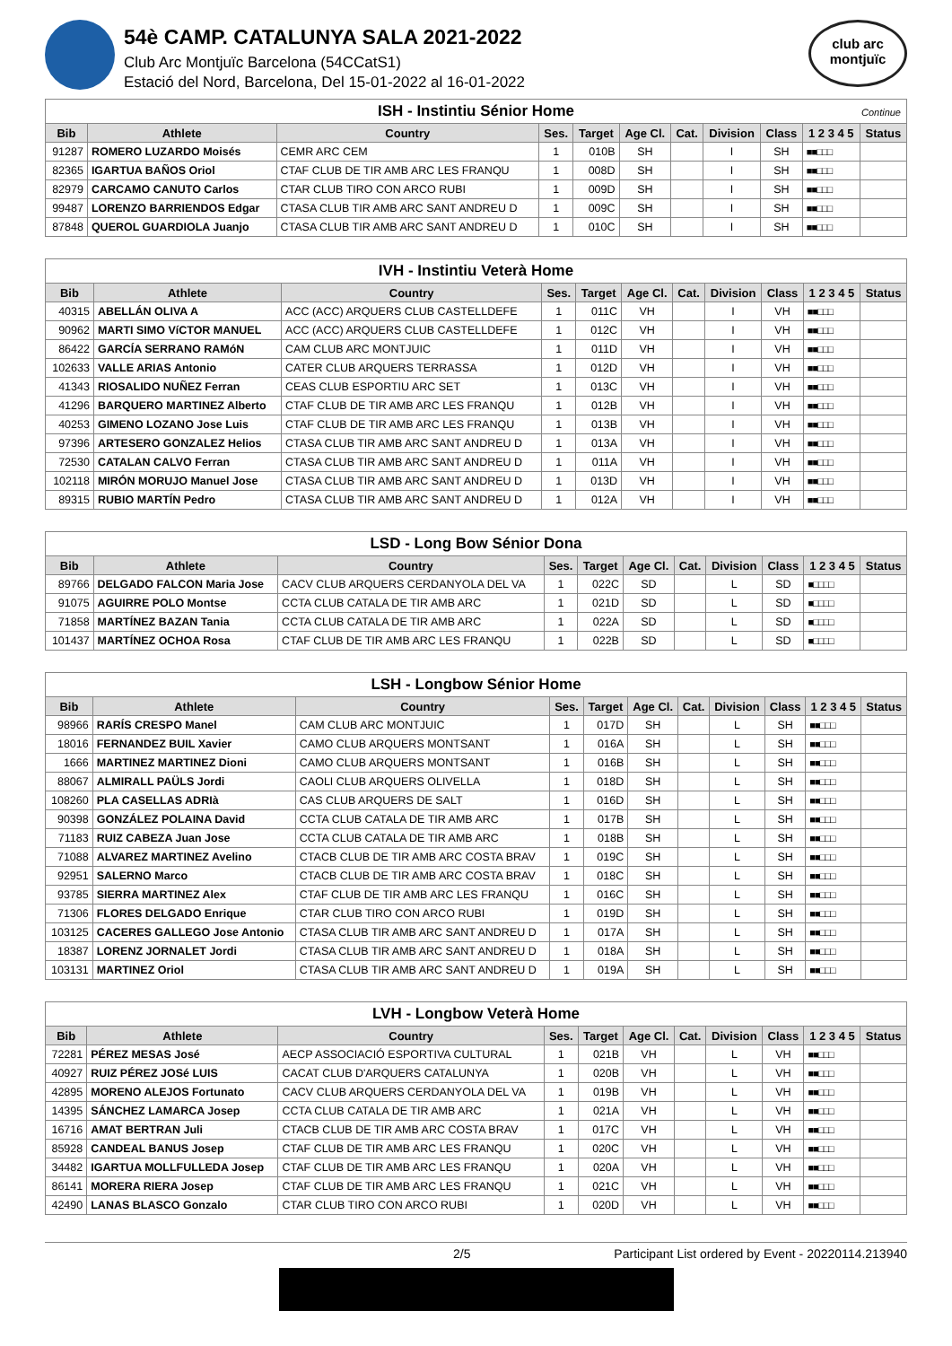54è CAMP. CATALUNYA SALA 2021-2022
Club Arc Montjuïc Barcelona (54CCatS1)
Estació del Nord, Barcelona, Del 15-01-2022 al 16-01-2022
club arc
montjuïc
| ISH - Instintiu Sénior Home Continue | | | | | | | | | | |
| --- | --- | --- | --- | --- | --- | --- | --- | --- | --- | --- |
| Bib | Athlete | Country | Ses. | Target | Age Cl. | Cat. | Division | Class | 1 2 3 4 5 | Status |
| 91287 | ROMERO LUZARDO Moisés | CEMR ARC CEM | 1 | 010B | SH | | I | SH | ■■□□□ | |
| 82365 | IGARTUA BAÑOS Oriol | CTAF CLUB DE TIR AMB ARC LES FRANQU | 1 | 008D | SH | | I | SH | ■■□□□ | |
| 82979 | CARCAMO CANUTO Carlos | CTAR CLUB TIRO CON ARCO RUBI | 1 | 009D | SH | | I | SH | ■■□□□ | |
| 99487 | LORENZO BARRIENDOS Edgar | CTASA CLUB TIR AMB ARC SANT ANDREU D | 1 | 009C | SH | | I | SH | ■■□□□ | |
| 87848 | QUEROL GUARDIOLA Juanjo | CTASA CLUB TIR AMB ARC SANT ANDREU D | 1 | 010C | SH | | I | SH | ■■□□□ | |
| IVH - Instintiu Veterà Home | | | | | | | | | | |
| --- | --- | --- | --- | --- | --- | --- | --- | --- | --- | --- |
| Bib | Athlete | Country | Ses. | Target | Age Cl. | Cat. | Division | Class | 1 2 3 4 5 | Status |
| 40315 | ABELLÁN OLIVA A | ACC (ACC) ARQUERS CLUB CASTELLDEFE | 1 | 011C | VH | | I | VH | ■■□□□ | |
| 90962 | MARTI SIMO VíCTOR MANUEL | ACC (ACC) ARQUERS CLUB CASTELLDEFE | 1 | 012C | VH | | I | VH | ■■□□□ | |
| 86422 | GARCÍA SERRANO RAMóN | CAM CLUB ARC MONTJUIC | 1 | 011D | VH | | I | VH | ■■□□□ | |
| 102633 | VALLE ARIAS Antonio | CATER CLUB ARQUERS TERRASSA | 1 | 012D | VH | | I | VH | ■■□□□ | |
| 41343 | RIOSALIDO NUÑEZ Ferran | CEAS CLUB ESPORTIU ARC SET | 1 | 013C | VH | | I | VH | ■■□□□ | |
| 41296 | BARQUERO MARTINEZ Alberto | CTAF CLUB DE TIR AMB ARC LES FRANQU | 1 | 012B | VH | | I | VH | ■■□□□ | |
| 40253 | GIMENO LOZANO Jose Luis | CTAF CLUB DE TIR AMB ARC LES FRANQU | 1 | 013B | VH | | I | VH | ■■□□□ | |
| 97396 | ARTESERO GONZALEZ Helios | CTASA CLUB TIR AMB ARC SANT ANDREU D | 1 | 013A | VH | | I | VH | ■■□□□ | |
| 72530 | CATALAN CALVO Ferran | CTASA CLUB TIR AMB ARC SANT ANDREU D | 1 | 011A | VH | | I | VH | ■■□□□ | |
| 102118 | MIRÓN MORUJO Manuel Jose | CTASA CLUB TIR AMB ARC SANT ANDREU D | 1 | 013D | VH | | I | VH | ■■□□□ | |
| 89315 | RUBIO MARTÍN Pedro | CTASA CLUB TIR AMB ARC SANT ANDREU D | 1 | 012A | VH | | I | VH | ■■□□□ | |
| LSD - Long Bow Sénior Dona | | | | | | | | | | |
| --- | --- | --- | --- | --- | --- | --- | --- | --- | --- | --- |
| Bib | Athlete | Country | Ses. | Target | Age Cl. | Cat. | Division | Class | 1 2 3 4 5 | Status |
| 89766 | DELGADO FALCON Maria Jose | CACV CLUB ARQUERS CERDANYOLA DEL VA | 1 | 022C | SD | | L | SD | ■□□□□ | |
| 91075 | AGUIRRE POLO Montse | CCTA CLUB CATALA DE TIR AMB ARC | 1 | 021D | SD | | L | SD | ■□□□□ | |
| 71858 | MARTÍNEZ BAZAN Tania | CCTA CLUB CATALA DE TIR AMB ARC | 1 | 022A | SD | | L | SD | ■□□□□ | |
| 101437 | MARTÍNEZ OCHOA Rosa | CTAF CLUB DE TIR AMB ARC LES FRANQU | 1 | 022B | SD | | L | SD | ■□□□□ | |
| LSH - Longbow Sénior Home | | | | | | | | | | |
| --- | --- | --- | --- | --- | --- | --- | --- | --- | --- | --- |
| Bib | Athlete | Country | Ses. | Target | Age Cl. | Cat. | Division | Class | 1 2 3 4 5 | Status |
| 98966 | RARÍS CRESPO Manel | CAM CLUB ARC MONTJUIC | 1 | 017D | SH | | L | SH | ■■□□□ | |
| 18016 | FERNANDEZ BUIL Xavier | CAMO CLUB ARQUERS MONTSANT | 1 | 016A | SH | | L | SH | ■■□□□ | |
| 1666 | MARTINEZ MARTINEZ Dioni | CAMO CLUB ARQUERS MONTSANT | 1 | 016B | SH | | L | SH | ■■□□□ | |
| 88067 | ALMIRALL PAÜLS Jordi | CAOLI CLUB ARQUERS OLIVELLA | 1 | 018D | SH | | L | SH | ■■□□□ | |
| 108260 | PLA CASELLAS ADRIà | CAS CLUB ARQUERS DE SALT | 1 | 016D | SH | | L | SH | ■■□□□ | |
| 90398 | GONZÁLEZ POLAINA David | CCTA CLUB CATALA DE TIR AMB ARC | 1 | 017B | SH | | L | SH | ■■□□□ | |
| 71183 | RUIZ CABEZA Juan Jose | CCTA CLUB CATALA DE TIR AMB ARC | 1 | 018B | SH | | L | SH | ■■□□□ | |
| 71088 | ALVAREZ MARTINEZ Avelino | CTACB CLUB DE TIR AMB ARC COSTA BRAV | 1 | 019C | SH | | L | SH | ■■□□□ | |
| 92951 | SALERNO Marco | CTACB CLUB DE TIR AMB ARC COSTA BRAV | 1 | 018C | SH | | L | SH | ■■□□□ | |
| 93785 | SIERRA MARTINEZ Alex | CTAF CLUB DE TIR AMB ARC LES FRANQU | 1 | 016C | SH | | L | SH | ■■□□□ | |
| 71306 | FLORES DELGADO Enrique | CTAR CLUB TIRO CON ARCO RUBI | 1 | 019D | SH | | L | SH | ■■□□□ | |
| 103125 | CACERES GALLEGO Jose Antonio | CTASA CLUB TIR AMB ARC SANT ANDREU D | 1 | 017A | SH | | L | SH | ■■□□□ | |
| 18387 | LORENZ JORNALET Jordi | CTASA CLUB TIR AMB ARC SANT ANDREU D | 1 | 018A | SH | | L | SH | ■■□□□ | |
| 103131 | MARTINEZ Oriol | CTASA CLUB TIR AMB ARC SANT ANDREU D | 1 | 019A | SH | | L | SH | ■■□□□ | |
| LVH - Longbow Veterà Home | | | | | | | | | | |
| --- | --- | --- | --- | --- | --- | --- | --- | --- | --- | --- |
| Bib | Athlete | Country | Ses. | Target | Age Cl. | Cat. | Division | Class | 1 2 3 4 5 | Status |
| 72281 | PÉREZ MESAS José | AECP ASSOCIACIÓ ESPORTIVA CULTURAL | 1 | 021B | VH | | L | VH | ■■□□□ | |
| 40927 | RUIZ PÉREZ JOSé LUIS | CACAT CLUB D'ARQUERS CATALUNYA | 1 | 020B | VH | | L | VH | ■■□□□ | |
| 42895 | MORENO ALEJOS Fortunato | CACV CLUB ARQUERS CERDANYOLA DEL VA | 1 | 019B | VH | | L | VH | ■■□□□ | |
| 14395 | SÁNCHEZ LAMARCA Josep | CCTA CLUB CATALA DE TIR AMB ARC | 1 | 021A | VH | | L | VH | ■■□□□ | |
| 16716 | AMAT BERTRAN Juli | CTACB CLUB DE TIR AMB ARC COSTA BRAV | 1 | 017C | VH | | L | VH | ■■□□□ | |
| 85928 | CANDEAL BANUS Josep | CTAF CLUB DE TIR AMB ARC LES FRANQU | 1 | 020C | VH | | L | VH | ■■□□□ | |
| 34482 | IGARTUA MOLLFULLEDA Josep | CTAF CLUB DE TIR AMB ARC LES FRANQU | 1 | 020A | VH | | L | VH | ■■□□□ | |
| 86141 | MORERA RIERA Josep | CTAF CLUB DE TIR AMB ARC LES FRANQU | 1 | 021C | VH | | L | VH | ■■□□□ | |
| 42490 | LANAS BLASCO Gonzalo | CTAR CLUB TIRO CON ARCO RUBI | 1 | 020D | VH | | L | VH | ■■□□□ | |
2/5 Participant List ordered by Event - 20220114.213940